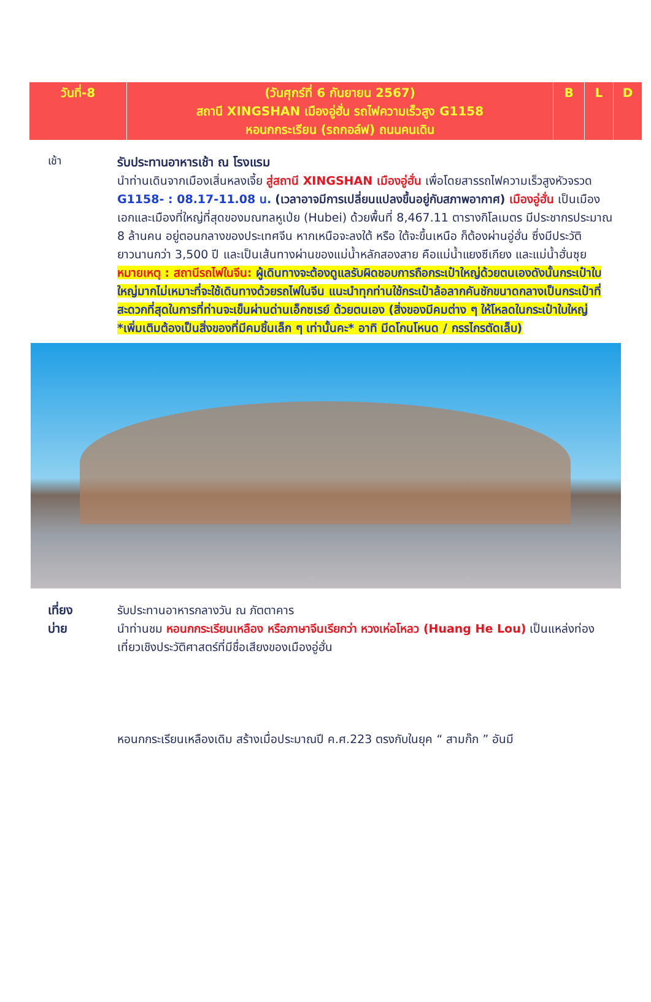| วันที่-8 | (วันศุกร์ที่ 6 กันยายน 2567) สถานี XINGSHAN เมืองอู่ฮั่น รถไฟความเร็วสูง G1158 หอนกกระเรียน (รถกอล์ฟ) ถนนคนเดิน | B | L | D |
เช้า
รับประทานอาหารเช้า ณ โรงแรม
นำท่านเดินจากเมืองเสิ่นหลงเจี้ย สู่สถานี XINGSHAN เมืองอู่ฮั่น เพื่อโดยสารรถไฟความเร็วสูงหัวจรวด G1158- : 08.17-11.08 น. (เวลาอาจมีการเปลี่ยนแปลงขึ้นอยู่กับสภาพอากาศ) เมืองอู่ฮั่น เป็นเมืองเอกและเมืองที่ใหญ่ที่สุดของมณฑลหูเป่ย (Hubei) ด้วยพื้นที่ 8,467.11 ตารางกิโลเมตร มีประชากรประมาณ 8 ล้านคน อยู่ตอนกลางของประเทศจีน หากเหนือจะลงใต้ หรือ ใต้จะขึ้นเหนือ ก็ต้องผ่านอู่ฮั่น ซึ่งมีประวัติยาวนานกว่า 3,500 ปี และเป็นเส้นทางผ่านของแม่น้ำหลักสองสาย คือแม่น้ำแยงซีเกียง และแม่น้ำฮั่นซุย
หมายเหตุ : สถานีรถไฟในจีน: ผู้เดินทางจะต้องดูแลรับผิดชอบการถือกระเป๋าใหญ่ด้วยตนเองดังนั้นกระเป๋าใบใหญ่มากไม่เหมาะที่จะใช้เดินทางด้วยรถไฟในจีน แนะนำทุกท่านใช้กระเป๋าล้อลากคันชักขนาดกลางเป็นกระเป๋าที่สะดวกที่สุดในการที่ท่านจะเข็นผ่านด่านเอ็กซเรย์ ด้วยตนเอง (สิ่งของมีคมต่าง ๆ ให้โหลดในกระเป๋าใบใหญ่ *เพิ่มเติมต้องเป็นสิ่งของที่มีคมชิ้นเล็ก ๆ เท่านั้นคะ* อาทิ มีดโกนโหนด / กรรไกรตัดเล็บ)
เที่ยง
บ่าย
รับประทานอาหารกลางวัน ณ ภัตตาคาร
นำท่านชม หอนกกระเรียนเหลือง หรือภาษาจีนเรียกว่า หวงเห่อโหลว (Huang He Lou) เป็นแหล่งท่องเที่ยวเชิงประวัติศาสตร์ที่มีชื่อเสียงของเมืองอู่ฮั่น
หอนกกระเรียนเหลืองเดิม สร้างเมื่อประมาณปี ค.ศ.223 ตรงกับในยุค “ สามก๊ก ” อันมี